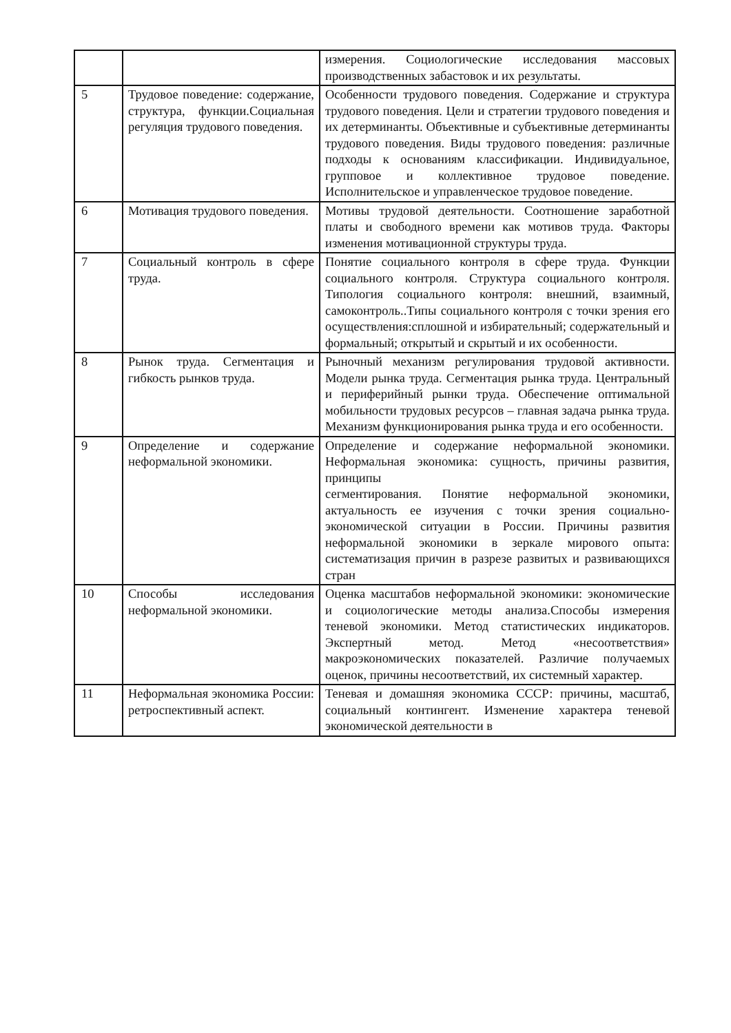| | | измерения. Социологические исследования массовых производственных забастовок и их результаты. |
| 5 | Трудовое поведение: содержание, структура, функции.Социальная регуляция трудового поведения. | Особенности трудового поведения. Содержание и структура трудового поведения. Цели и стратегии трудового поведения и их детерминанты. Объективные и субъективные детерминанты трудового поведения. Виды трудового поведения: различные подходы к основаниям классификации. Индивидуальное, групповое и коллективное трудовое поведение. Исполнительское и управленческое трудовое поведение. |
| 6 | Мотивация трудового поведения. | Мотивы трудовой деятельности. Соотношение заработной платы и свободного времени как мотивов труда. Факторы изменения мотивационной структуры труда. |
| 7 | Социальный контроль в сфере труда. | Понятие социального контроля в сфере труда. Функции социального контроля. Структура социального контроля. Типология социального контроля: внешний, взаимный, самоконтроль..Типы социального контроля с точки зрения его осуществления:сплошной и избирательный; содержательный и формальный; открытый и скрытый и их особенности. |
| 8 | Рынок труда. Сегментация и гибкость рынков труда. | Рыночный механизм регулирования трудовой активности. Модели рынка труда. Сегментация рынка труда. Центральный и периферийный рынки труда. Обеспечение оптимальной мобильности трудовых ресурсов – главная задача рынка труда. Механизм функционирования рынка труда и его особенности. |
| 9 | Определение и содержание неформальной экономики. | Определение и содержание неформальной экономики. Неформальная экономика: сущность, причины развития, принципы сегментирования. Понятие неформальной экономики, актуальность ее изучения с точки зрения социально- экономической ситуации в России. Причины развития неформальной экономики в зеркале мирового опыта: систематизация причин в разрезе развитых и развивающихся стран |
| 10 | Способы исследования неформальной экономики. | Оценка масштабов неформальной экономики: экономические и социологические методы анализа.Способы измерения теневой экономики. Метод статистических индикаторов. Экспертный метод. Метод «несоответствия» макроэкономических показателей. Различие получаемых оценок, причины несоответствий, их системный характер. |
| 11 | Неформальная экономика России: ретроспективный аспект. | Теневая и домашняя экономика СССР: причины, масштаб, социальный контингент. Изменение характера теневой экономической деятельности в |